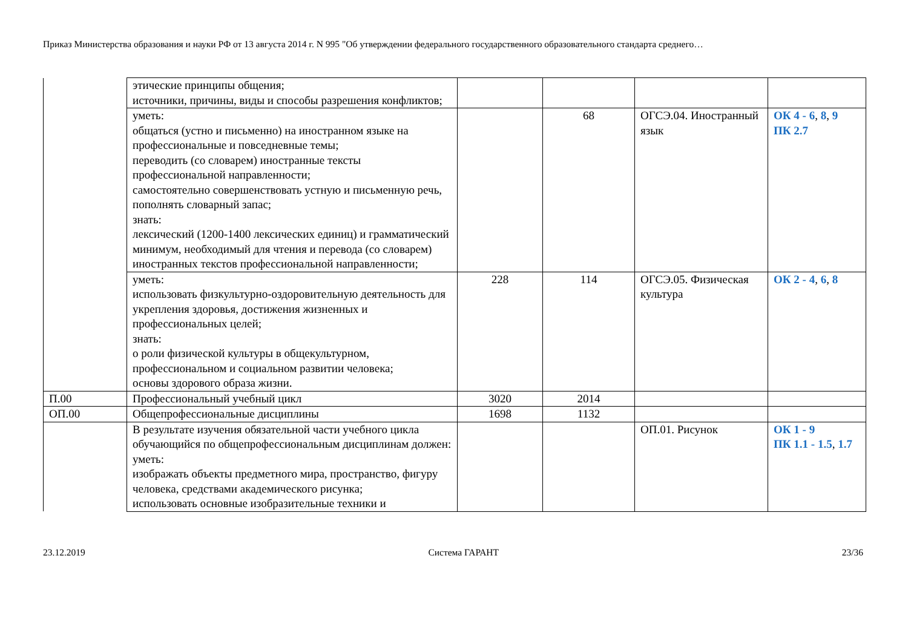Приказ Министерства образования и науки РФ от 13 августа 2014 г. N 995 "Об утверждении федерального государственного образовательного стандарта среднего…
| | этические принципы общения; источники, причины, виды и способы разрешения конфликтов; | | | | |
| | уметь: общаться (устно и письменно) на иностранном языке на профессиональные и повседневные темы; переводить (со словарем) иностранные тексты профессиональной направленности; самостоятельно совершенствовать устную и письменную речь, пополнять словарный запас; знать: лексический (1200-1400 лексических единиц) и грамматический минимум, необходимый для чтения и перевода (со словарем) иностранных текстов профессиональной направленности; | | 68 | ОГСЭ.04. Иностранный язык | ОК 4 - 6 , 8 , 9 ПК 2.7 |
| | уметь: использовать физкультурно-оздоровительную деятельность для укрепления здоровья, достижения жизненных и профессиональных целей; знать: о роли физической культуры в общекультурном, профессиональном и социальном развитии человека; основы здорового образа жизни. | 228 | 114 | ОГСЭ.05. Физическая культура | ОК 2 - 4 , 6 , 8 |
| П.00 | Профессиональный учебный цикл | 3020 | 2014 | | |
| ОП.00 | Общепрофессиональные дисциплины | 1698 | 1132 | | |
| | В результате изучения обязательной части учебного цикла обучающийся по общепрофессиональным дисциплинам должен: уметь: изображать объекты предметного мира, пространство, фигуру человека, средствами академического рисунка; использовать основные изобразительные техники и | | | ОП.01. Рисунок | ОК 1 - 9 ПК 1.1 - 1.5 , 1.7 |
23.12.2019 Система ГАРАНТ 23/36